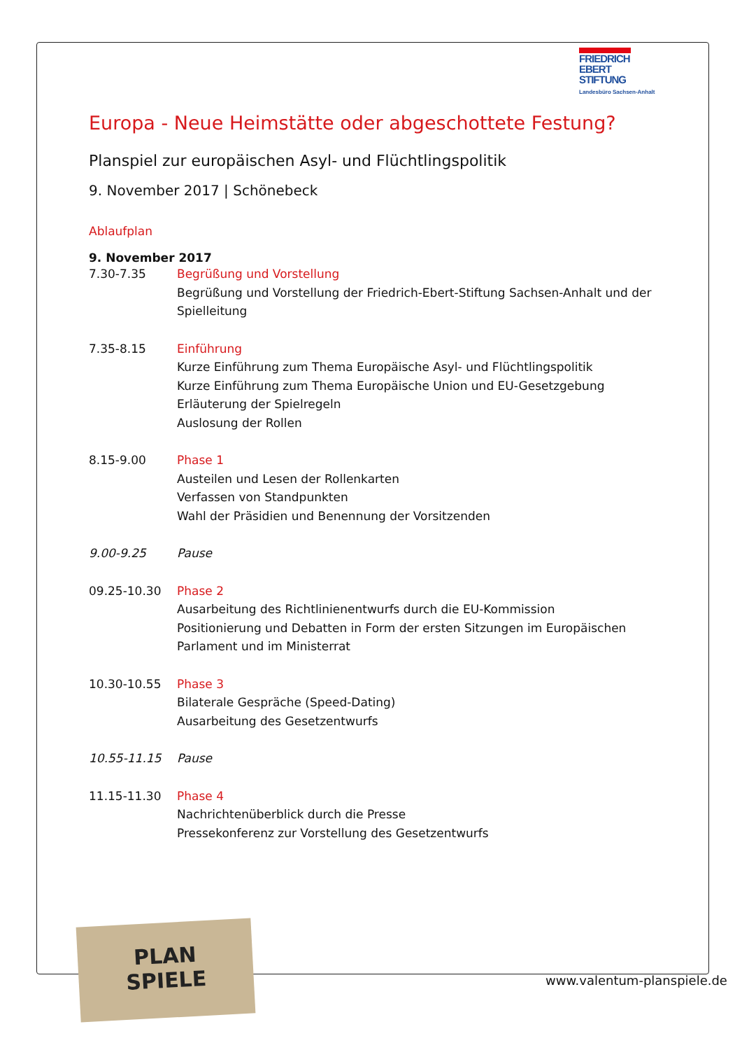FRIEDRICH
EBERT
STIFTUNG
Landesbüro Sachsen-Anhalt
Europa - Neue Heimstätte oder abgeschottete Festung?
Planspiel zur europäischen Asyl- und Flüchtlingspolitik
9. November 2017 | Schönebeck
Ablaufplan
9. November 2017
| 7.30-7.35 | Begrüßung und Vorstellung Begrüßung und Vorstellung der Friedrich-Ebert-Stiftung Sachsen-Anhalt und der Spielleitung |
| 7.35-8.15 | Einführung Kurze Einführung zum Thema Europäische Asyl- und Flüchtlingspolitik Kurze Einführung zum Thema Europäische Union und EU-Gesetzgebung Erläuterung der Spielregeln Auslosung der Rollen |
| 8.15-9.00 | Phase 1 Austeilen und Lesen der Rollenkarten Verfassen von Standpunkten Wahl der Präsidien und Benennung der Vorsitzenden |
| 9.00-9.25 | Pause |
| 09.25-10.30 | Phase 2 Ausarbeitung des Richtlinienentwurfs durch die EU-Kommission Positionierung und Debatten in Form der ersten Sitzungen im Europäischen Parlament und im Ministerrat |
| 10.30-10.55 | Phase 3 Bilaterale Gespräche (Speed-Dating) Ausarbeitung des Gesetzentwurfs |
| 10.55-11.15 | Pause |
| 11.15-11.30 | Phase 4 Nachrichtenüberblick durch die Presse Pressekonferenz zur Vorstellung des Gesetzentwurfs |
PLAN
SPIELE
www.valentum-planspiele.de